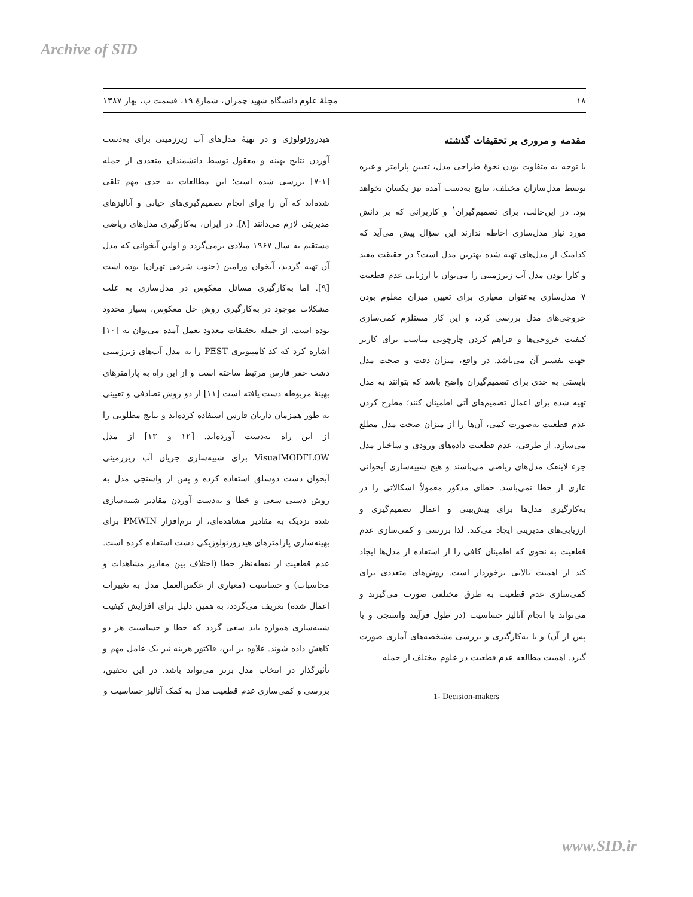Archive of SID
۱۸ مجلهٔ علوم دانشگاه شهید چمران، شمارهٔ ۱۹، قسمت ب، بهار ۱۳۸۷
مقدمه و مروری بر تحقیقات گذشته
با توجه به متفاوت بودن نحوهٔ طراحی مدل، تعیین پارامتر و غیره توسط مدل‌سازان مختلف، نتایج به‌دست آمده نیز یکسان نخواهد بود. در این‌حالت، برای تصمیم‌گیران<sup>۱</sup> و کاربرانی که بر دانش مورد نیاز مدل‌سازی احاطه ندارند این سؤال پیش می‌آید که کدامیک از مدل‌های تهیه شده بهترین مدل است؟ در حقیقت مفید و کارا بودن مدل آب زیرزمینی را می‌توان با ارزیابی عدم قطعیت ۷ مدل‌سازی به‌عنوان معیاری برای تعیین میزان معلوم بودن خروجی‌های مدل بررسی کرد، و این کار مستلزم کمی‌سازی کیفیت خروجی‌ها و فراهم کردن چارچوبی مناسب برای کاربر جهت تفسیر آن می‌باشد. در واقع، میزان دقت و صحت مدل بایستی به حدی برای تصمیم‌گیران واضح باشد که بتوانند به مدل تهیه شده برای اعمال تصمیم‌های آتی اطمینان کنند؛ مطرح کردن عدم قطعیت به‌صورت کمی، آن‌ها را از میزان صحت مدل مطلع می‌سازد. از طرفی، عدم قطعیت داده‌های ورودی و ساختار مدل جزء لاینفک مدل‌های ریاضی می‌باشند و هیچ شبیه‌سازی آبخوانی عاری از خطا نمی‌باشد. خطای مذکور معمولاً اشکالاتی را در به‌کارگیری مدل‌ها برای پیش‌بینی و اعمال تصمیم‌گیری و ارزیابی‌های مدیریتی ایجاد می‌کند. لذا بررسی و کمی‌سازی عدم قطعیت به نحوی که اطمینان کافی را از استفاده از مدل‌ها ایجاد کند از اهمیت بالایی برخوردار است. روش‌های متعددی برای کمی‌سازی عدم قطعیت به طرق مختلفی صورت می‌گیرند و می‌تواند با انجام آنالیز حساسیت (در طول فرآیند واسنجی و یا پس از آن) و با به‌کارگیری و بررسی مشخصه‌های آماری صورت گیرد. اهمیت مطالعه عدم قطعیت در علوم مختلف از جمله
1- Decision-makers
هیدروژئولوژی و در تهیهٔ مدل‌های آب زیرزمینی برای به‌دست آوردن نتایج بهینه و معقول توسط دانشمندان متعددی از جمله [۱-۷] بررسی شده است؛ این مطالعات به حدی مهم تلقی شده‌اند که آن را برای انجام تصمیم‌گیری‌های حیاتی و آنالیزهای مدیریتی لازم می‌دانند [۸]. در ایران، به‌کارگیری مدل‌های ریاضی مستقیم به سال ۱۹۶۷ میلادی برمی‌گردد و اولین آبخوانی که مدل آن تهیه گردید، آبخوان ورامین (جنوب شرقی تهران) بوده است [۹]. اما به‌کارگیری مسائل معکوس در مدل‌سازی به علت مشکلات موجود در به‌کارگیری روش حل معکوس، بسیار محدود بوده است. از جمله تحقیقات معدود بعمل آمده می‌توان به [۱۰] اشاره کرد که کد کامپیوتری PEST را به مدل آب‌های زیرزمینی دشت خفر فارس مرتبط ساخته است و از این راه به پارامترهای بهینهٔ مربوطه دست یافته است [۱۱] از دو روش تصادفی و تعیینی به طور همزمان داریان فارس استفاده کرده‌اند و نتایج مطلوبی را از این راه به‌دست آورده‌اند. [۱۲ و ۱۳] از مدل VisualMODFLOW برای شبیه‌سازی جریان آب زیرزمینی آبخوان دشت دوسلق استفاده کرده و پس از واسنجی مدل به روش دستی سعی و خطا و به‌دست آوردن مقادیر شبیه‌سازی شده نزدیک به مقادیر مشاهده‌ای، از نرم‌افزار PMWIN برای بهینه‌سازی پارامترهای هیدروژئولوژیکی دشت استفاده کرده است. عدم قطعیت از نقطه‌نظر خطا (اختلاف بین مقادیر مشاهدات و محاسبات) و حساسیت (معیاری از عکس‌العمل مدل به تغییرات اعمال شده) تعریف می‌گردد، به همین دلیل برای افزایش کیفیت شبیه‌سازی همواره باید سعی گردد که خطا و حساسیت هر دو کاهش داده شوند. علاوه بر این، فاکتور هزینه نیز یک عامل مهم و تأثیرگذار در انتخاب مدل برتر می‌تواند باشد. در این تحقیق، بررسی و کمی‌سازی عدم قطعیت مدل به کمک آنالیز حساسیت و
www.SID.ir